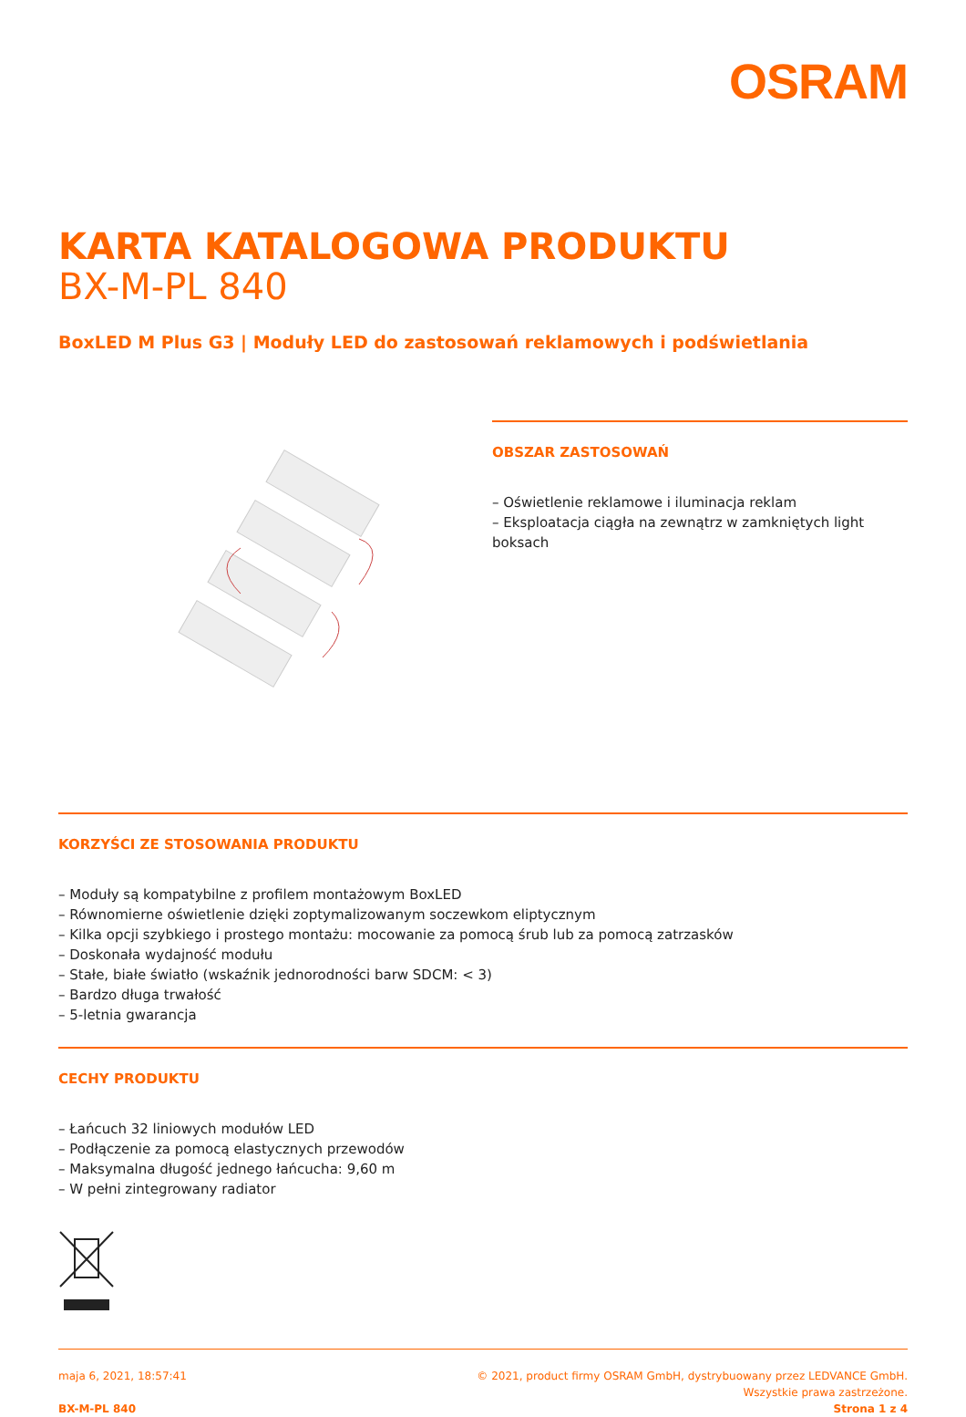OSRAM
KARTA KATALOGOWA PRODUKTU
BX-M-PL 840
BoxLED M Plus G3 | Moduły LED do zastosowań reklamowych i podświetlania
OBSZAR ZASTOSOWAŃ
– Oświetlenie reklamowe i iluminacja reklam
– Eksploatacja ciągła na zewnątrz w zamkniętych light boksach
KORZYŚCI ZE STOSOWANIA PRODUKTU
– Moduły są kompatybilne z profilem montażowym BoxLED
– Równomierne oświetlenie dzięki zoptymalizowanym soczewkom eliptycznym
– Kilka opcji szybkiego i prostego montażu: mocowanie za pomocą śrub lub za pomocą zatrzasków
– Doskonała wydajność modułu
– Stałe, białe światło (wskaźnik jednorodności barw SDCM: < 3)
– Bardzo długa trwałość
– 5-letnia gwarancja
CECHY PRODUKTU
– Łańcuch 32 liniowych modułów LED
– Podłączenie za pomocą elastycznych przewodów
– Maksymalna długość jednego łańcucha: 9,60 m
– W pełni zintegrowany radiator
maja 6, 2021, 18:57:41
BX-M-PL 840
© 2021, product firmy OSRAM GmbH, dystrybuowany przez LEDVANCE GmbH.
Wszystkie prawa zastrzeżone.
Strona 1 z 4